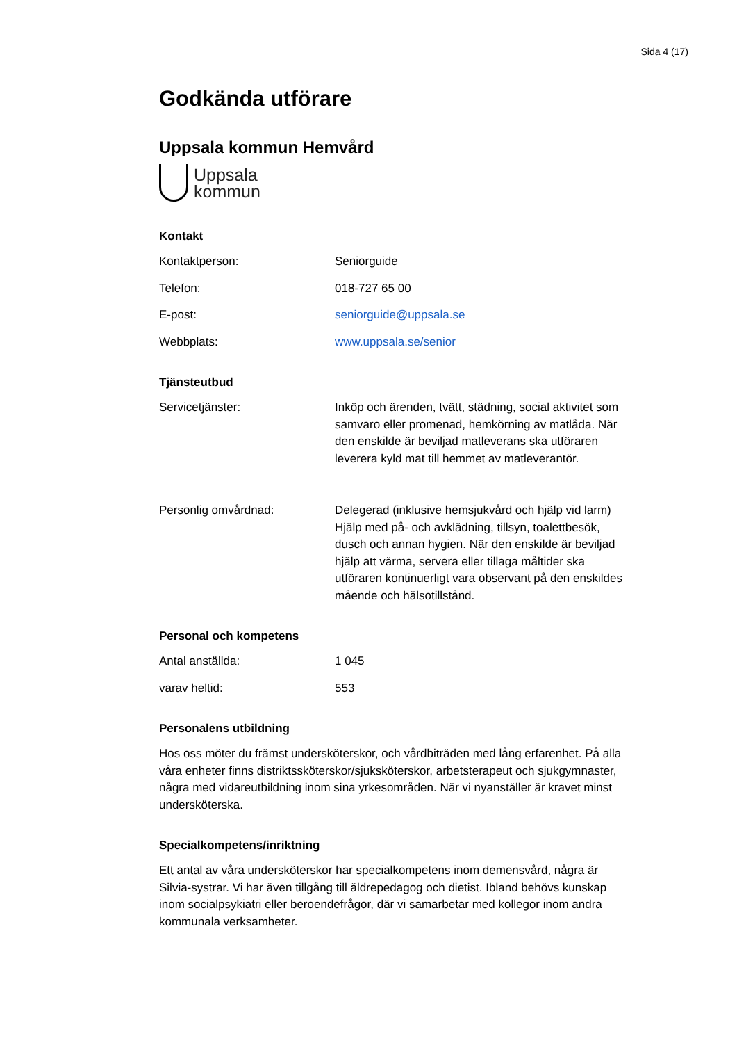Sida 4 (17)
Godkända utförare
Uppsala kommun Hemvård
Uppsala
kommun
Kontakt
Kontaktperson: Seniorguide
Telefon: 018-727 65 00
E-post: seniorguide@uppsala.se
Webbplats: www.uppsala.se/senior
Tjänsteutbud
Servicetjänster: Inköp och ärenden, tvätt, städning, social aktivitet som samvaro eller promenad, hemkörning av matlåda. När den enskilde är beviljad matleverans ska utföraren leverera kyld mat till hemmet av matleverantör.
Personlig omvårdnad: Delegerad (inklusive hemsjukvård och hjälp vid larm) Hjälp med på- och avklädning, tillsyn, toalettbesök, dusch och annan hygien. När den enskilde är beviljad hjälp att värma, servera eller tillaga måltider ska utföraren kontinuerligt vara observant på den enskildes mående och hälsotillstånd.
Personal och kompetens
Antal anställda: 1 045
varav heltid: 553
Personalens utbildning
Hos oss möter du främst undersköterskor, och vårdbiträden med lång erfarenhet. På alla våra enheter finns distriktssköterskor/sjuksköterskor, arbetsterapeut och sjukgymnaster, några med vidareutbildning inom sina yrkesområden. När vi nyanställer är kravet minst undersköterska.
Specialkompetens/inriktning
Ett antal av våra undersköterskor har specialkompetens inom demensvård, några är Silvia-systrar. Vi har även tillgång till äldrepedagog och dietist. Ibland behövs kunskap inom socialpsykiatri eller beroendefrågor, där vi samarbetar med kollegor inom andra kommunala verksamheter.